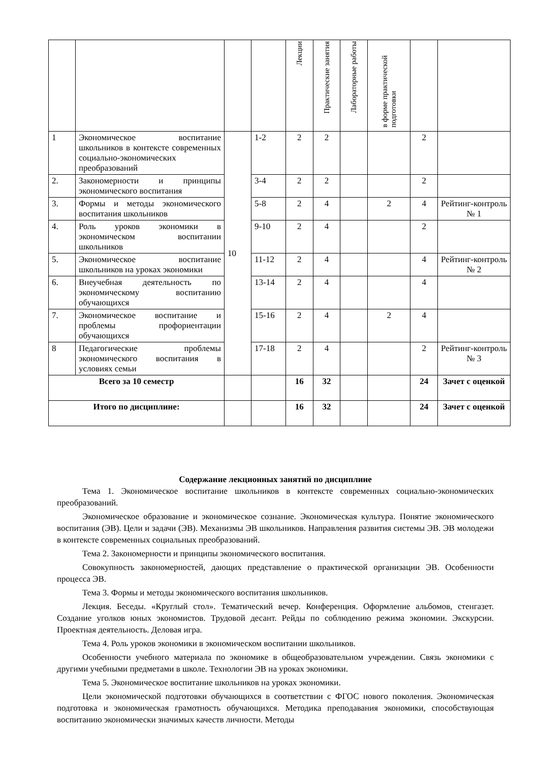| | | | | Лекции | Практические занятия | Лабораторные работы | в форме практической подготовки | | |
| --- | --- | --- | --- | --- | --- | --- | --- | --- | --- |
| 1 | Экономическое воспитание школьников в контексте современных социально-экономических преобразований | 10 | 1-2 | 2 | 2 | | | 2 | |
| 2. | Закономерности и принципы экономического воспитания | | 3-4 | 2 | 2 | | | 2 | |
| 3. | Формы и методы экономического воспитания школьников | | 5-8 | 2 | 4 | | 2 | 4 | Рейтинг-контроль № 1 |
| 4. | Роль уроков экономики в экономическом воспитании школьников | | 9-10 | 2 | 4 | | | 2 | |
| 5. | Экономическое воспитание школьников на уроках экономики | | 11-12 | 2 | 4 | | | 4 | Рейтинг-контроль № 2 |
| 6. | Внеучебная деятельность по экономическому воспитанию обучающихся | | 13-14 | 2 | 4 | | | 4 | |
| 7. | Экономическое воспитание и проблемы профориентации обучающихся | | 15-16 | 2 | 4 | | 2 | 4 | |
| 8 | Педагогические проблемы экономического воспитания в условиях семьи | | 17-18 | 2 | 4 | | | 2 | Рейтинг-контроль № 3 |
| Всего за 10 семестр | | | | 16 | 32 | | | 24 | Зачет с оценкой |
| Итого по дисциплине: | | | | 16 | 32 | | | 24 | Зачет с оценкой |
Содержание лекционных занятий по дисциплине
Тема 1. Экономическое воспитание школьников в контексте современных социально-экономических преобразований.
Экономическое образование и экономическое сознание. Экономическая культура. Понятие экономического воспитания (ЭВ). Цели и задачи (ЭВ). Механизмы ЭВ школьников. Направления развития системы ЭВ. ЭВ молодежи в контексте современных социальных преобразований.
Тема 2. Закономерности и принципы экономического воспитания.
Совокупность закономерностей, дающих представление о практической организации ЭВ. Особенности процесса ЭВ.
Тема 3. Формы и методы экономического воспитания школьников.
Лекция. Беседы. «Круглый стол». Тематический вечер. Конференция. Оформление альбомов, стенгазет. Создание уголков юных экономистов. Трудовой десант. Рейды по соблюдению режима экономии. Экскурсии. Проектная деятельность. Деловая игра.
Тема 4. Роль уроков экономики в экономическом воспитании школьников.
Особенности учебного материала по экономике в общеобразовательном учреждении. Связь экономики с другими учебными предметами в школе. Технологии ЭВ на уроках экономики.
Тема 5. Экономическое воспитание школьников на уроках экономики.
Цели экономической подготовки обучающихся в соответствии с ФГОС нового поколения. Экономическая подготовка и экономическая грамотность обучающихся. Методика преподавания экономики, способствующая воспитанию экономически значимых качеств личности. Методы